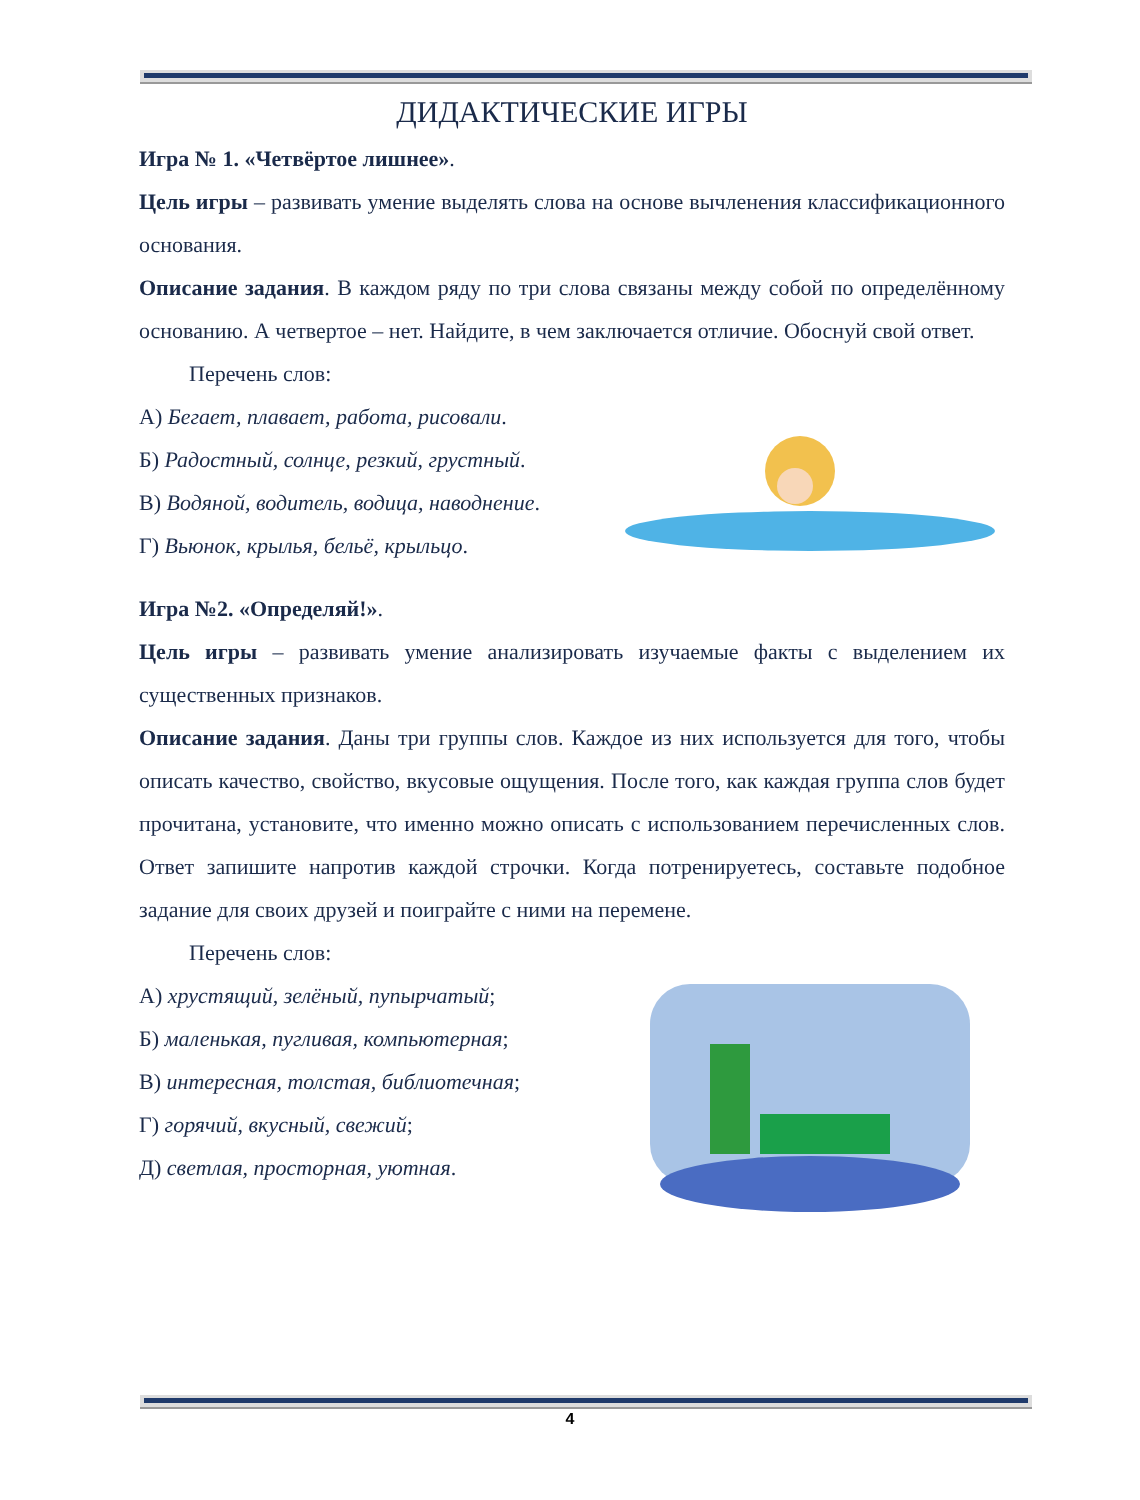ДИДАКТИЧЕСКИЕ ИГРЫ
Игра № 1. «Четвёртое лишнее».
Цель игры – развивать умение выделять слова на основе вычленения классификационного основания.
Описание задания. В каждом ряду по три слова связаны между собой по определённому основанию. А четвертое – нет. Найдите, в чем заключается отличие. Обоснуй свой ответ.
Перечень слов:
А) Бегает, плавает, работа, рисовали.
Б) Радостный, солнце, резкий, грустный.
В) Водяной, водитель, водица, наводнение.
Г) Вьюнок, крылья, бельё, крыльцо.
Игра №2. «Определяй!».
Цель игры – развивать умение анализировать изучаемые факты с выделением их существенных признаков.
Описание задания. Даны три группы слов. Каждое из них используется для того, чтобы описать качество, свойство, вкусовые ощущения. После того, как каждая группа слов будет прочитана, установите, что именно можно описать с использованием перечисленных слов. Ответ запишите напротив каждой строчки. Когда потренируетесь, составьте подобное задание для своих друзей и поиграйте с ними на перемене.
Перечень слов:
А) хрустящий, зелёный, пупырчатый;
Б) маленькая, пугливая, компьютерная;
В) интересная, толстая, библиотечная;
Г) горячий, вкусный, свежий;
Д) светлая, просторная, уютная.
4